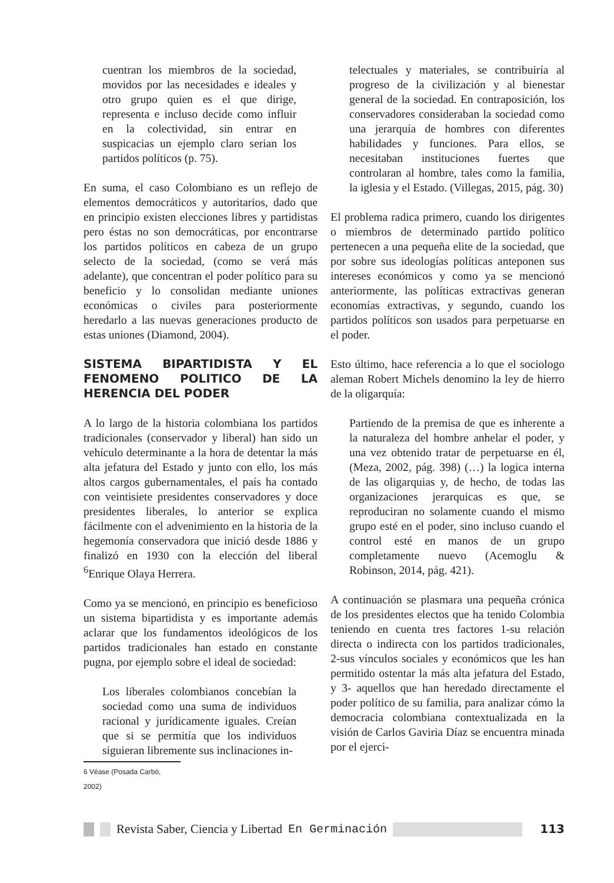cuentran los miembros de la sociedad, movidos por las necesidades e ideales y otro grupo quien es el que dirige, representa e incluso decide como influir en la colectividad, sin entrar en suspicacias un ejemplo claro serian los partidos políticos (p. 75).
En suma, el caso Colombiano es un reflejo de elementos democráticos y autoritarios, dado que en principio existen elecciones libres y partidistas pero éstas no son democráticas, por encontrarse los partidos políticos en cabeza de un grupo selecto de la sociedad, (como se verá más adelante), que concentran el poder político para su beneficio y lo consolidan mediante uniones económicas o civiles para posteriormente heredarlo a las nuevas generaciones producto de estas uniones (Diamond, 2004).
SISTEMA BIPARTIDISTA Y EL FENOMENO POLITICO DE LA HERENCIA DEL PODER
A lo largo de la historia colombiana los partidos tradicionales (conservador y liberal) han sido un vehículo determinante a la hora de detentar la más alta jefatura del Estado y junto con ello, los más altos cargos gubernamentales, el país ha contado con veintisiete presidentes conservadores y doce presidentes liberales, lo anterior se explica fácilmente con el advenimiento en la historia de la hegemonía conservadora que inició desde 1886 y finalizó en 1930 con la elección del liberal <sup>6</sup>Enrique Olaya Herrera.
Como ya se mencionó, en principio es beneficioso un sistema bipartidista y es importante además aclarar que los fundamentos ideológicos de los partidos tradicionales han estado en constante pugna, por ejemplo sobre el ideal de sociedad:
Los liberales colombianos concebían la sociedad como una suma de individuos racional y jurídicamente iguales. Creían que si se permitía que los individuos siguieran libremente sus inclinaciones in-
6 Véase (Posada Carbó, 2002)
telectuales y materiales, se contribuiría al progreso de la civilización y al bienestar general de la sociedad. En contraposición, los conservadores consideraban la sociedad como una jerarquía de hombres con diferentes habilidades y funciones. Para ellos, se necesitaban instituciones fuertes que controlaran al hombre, tales como la familia, la iglesia y el Estado. (Villegas, 2015, pág. 30)
El problema radica primero, cuando los dirigentes o miembros de determinado partido político pertenecen a una pequeña elite de la sociedad, que por sobre sus ideologías políticas anteponen sus intereses económicos y como ya se mencionó anteriormente, las políticas extractivas generan economías extractivas, y segundo, cuando los partidos políticos son usados para perpetuarse en el poder.
Esto último, hace referencia a lo que el sociologo aleman Robert Michels denomino la ley de hierro de la oligarquía:
Partiendo de la premisa de que es inherente a la naturaleza del hombre anhelar el poder, y una vez obtenido tratar de perpetuarse en él, (Meza, 2002, pág. 398) (…) la logica interna de las oligarquias y, de hecho, de todas las organizaciones jerarquicas es que, se reproduciran no solamente cuando el mismo grupo esté en el poder, sino incluso cuando el control esté en manos de un grupo completamente nuevo (Acemoglu & Robinson, 2014, pág. 421).
A continuación se plasmara una pequeña crónica de los presidentes electos que ha tenido Colombia teniendo en cuenta tres factores 1-su relación directa o indirecta con los partidos tradicionales, 2-sus vínculos sociales y económicos que les han permitido ostentar la más alta jefatura del Estado, y 3- aquellos que han heredado directamente el poder político de su familia, para analizar cómo la democracia colombiana contextualizada en la visión de Carlos Gaviria Díaz se encuentra minada por el ejerci-
Revista Saber, Ciencia y Libertad En Germinación 113